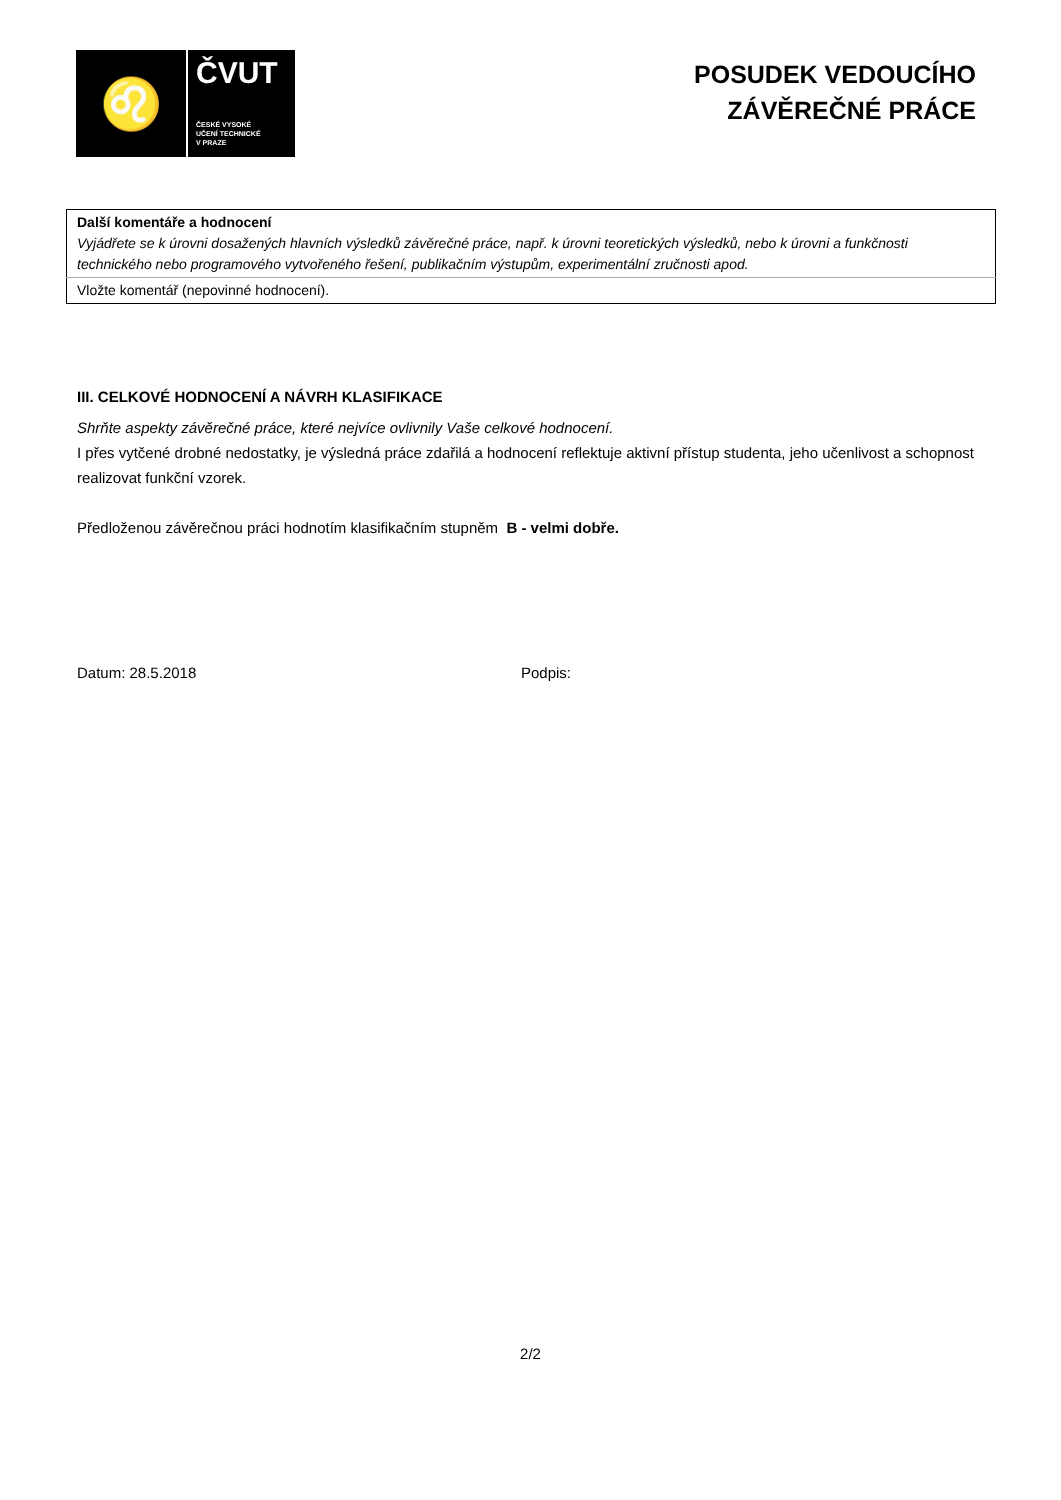♌
ČVUT
ČESKÉ VYSOKÉ
UČENÍ TECHNICKÉ
V PRAZE
POSUDEK VEDOUCÍHO
ZÁVĚREČNÉ PRÁCE
| Další komentáře a hodnocení Vyjádřete se k úrovni dosažených hlavních výsledků závěrečné práce, např. k úrovni teoretických výsledků, nebo k úrovni a funkčnosti technického nebo programového vytvořeného řešení, publikačním výstupům, experimentální zručnosti apod. |
| Vložte komentář (nepovinné hodnocení). |
III. CELKOVÉ HODNOCENÍ A NÁVRH KLASIFIKACE
Shrňte aspekty závěrečné práce, které nejvíce ovlivnily Vaše celkové hodnocení.
I přes vytčené drobné nedostatky, je výsledná práce zdařilá a hodnocení reflektuje aktivní přístup studenta, jeho učenlivost a schopnost realizovat funkční vzorek.
Předloženou závěrečnou práci hodnotím klasifikačním stupněm B - velmi dobře.
Datum: 28.5.2018 Podpis:
2/2